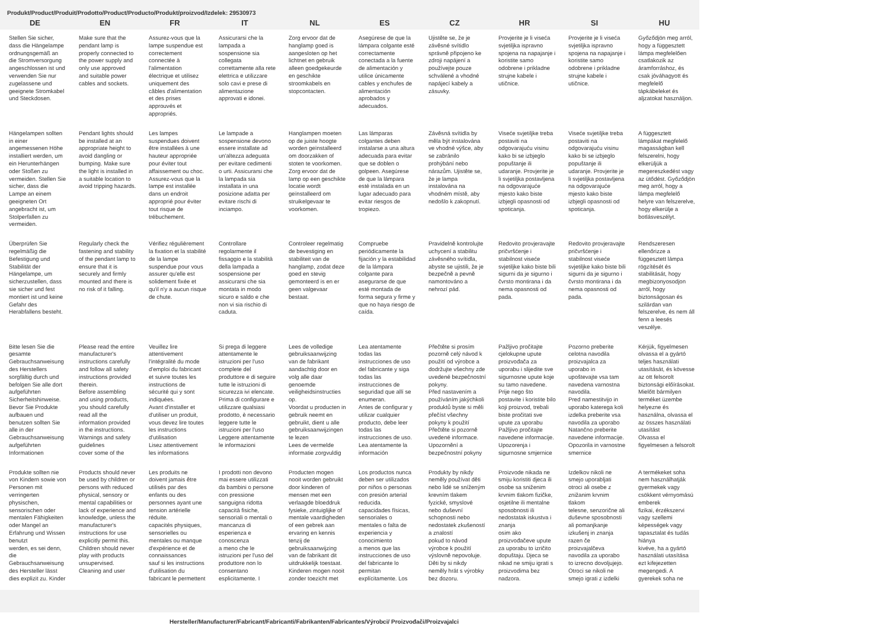Produkt/Product/Produit/Prodotto/Product/Producto/Produkt/proizvod/Izdelek: 29530973
| DE | EN | FR | IT | NL | ES | CZ | HR | SI | HU |
| --- | --- | --- | --- | --- | --- | --- | --- | --- | --- |
| Stellen Sie sicher, dass die Hängelampe ordnungsgemäß an die Stromversorgung angeschlossen ist und verwenden Sie nur zugelassene und geeignete Stromkabel und Steckdosen. | Make sure that the pendant lamp is properly connected to the power supply and only use approved and suitable power cables and sockets. | Assurez-vous que la lampe suspendue est correctement connectée à l'alimentation électrique et utilisez uniquement des câbles d'alimentation et des prises approuvés et appropriés. | Assicurarsi che la lampada a sospensione sia collegata correttamente alla rete elettrica e utilizzare solo cavi e prese di alimentazione approvati e idonei. | Zorg ervoor dat de hanglamp goed is aangesloten op het lichtnet en gebruik alleen goedgekeurde en geschikte stroomkabels en stopcontacten. | Asegúrese de que la lámpara colgante esté correctamente conectada a la fuente de alimentación y utilice únicamente cables y enchufes de alimentación aprobados y adecuados. | Ujistěte se, že je závěsné svítidlo správně připojeno ke zdroji napájení a používejte pouze schválené a vhodné napájecí kabely a zásuvky. | Provjerite je li viseća svjetiljka ispravno spojena na napajanje i koristite samo odobrene i prikladne strujne kabele i utičnice. | Provjerite je li viseća svjetiljka ispravno spojena na napajanje i koristite samo odobrene i prikladne strujne kabele i utičnice. | Győződjön meg arról, hogy a függesztett lámpa megfelelően csatlakozik az áramforráshoz, és csak jóváhagyott és megfelelő tápkábeleket és aljzatokat használjon. |
| Hängelampen sollten in einer angemessenen Höhe installiert werden, um ein Herunterhängen oder Stoßen zu vermeiden. Stellen Sie sicher, dass die Lampe an einem geeigneten Ort angebracht ist, um Stolperfallen zu vermeiden. | Pendant lights should be installed at an appropriate height to avoid dangling or bumping. Make sure the light is installed in a suitable location to avoid tripping hazards. | Les lampes suspendues doivent être installées à une hauteur appropriée pour éviter tout affaissement ou choc. Assurez-vous que la lampe est installée dans un endroit approprié pour éviter tout risque de trébuchement. | Le lampade a sospensione devono essere installate ad un'altezza adeguata per evitare cedimenti o urti. Assicurarsi che la lampada sia installata in una posizione adatta per evitare rischi di inciampo. | Hanglampen moeten op de juiste hoogte worden geïnstalleerd om doorzakken of stoten te voorkomen. Zorg ervoor dat de lamp op een geschikte locatie wordt geïnstalleerd om struikelgevaar te voorkomen. | Las lámparas colgantes deben instalarse a una altura adecuada para evitar que se doblen o golpeen. Asegúrese de que la lámpara esté instalada en un lugar adecuado para evitar riesgos de tropiezo. | Závěsná svítidla by měla být instalována ve vhodné výšce, aby se zabránilo prohýbání nebo nárazům. Ujistěte se, že je lampa instalována na vhodném místě, aby nedošlo k zakopnutí. | Viseće svjetiljke treba postaviti na odgovarajuću visinu kako bi se izbjeglo popuštanje ili udaranje. Provjerite je li svjetiljka postavljena na odgovarajuće mjesto kako biste izbjegli opasnosti od spoticanja. | Viseće svjetiljke treba postaviti na odgovarajuću visinu kako bi se izbjeglo popuštanje ili udaranje. Provjerite je li svjetiljka postavljena na odgovarajuće mjesto kako biste izbjegli opasnosti od spoticanja. | A függesztett lámpákat megfelelő magasságban kell felszerelni, hogy elkerüljük a megereszkedést vagy az ütődést. Győződjön meg arról, hogy a lámpa megfelelő helyre van felszerelve, hogy elkerülje a botlásveszélyt. |
| Überprüfen Sie regelmäßig die Befestigung und Stabilität der Hängelampe, um sicherzustellen, dass sie sicher und fest montiert ist und keine Gefahr des Herabfallens besteht. | Regularly check the fastening and stability of the pendant lamp to ensure that it is securely and firmly mounted and there is no risk of it falling. | Vérifiez régulièrement la fixation et la stabilité de la lampe suspendue pour vous assurer qu'elle est solidement fixée et qu'il n'y a aucun risque de chute. | Controllare regolarmente il fissaggio e la stabilità della lampada a sospensione per assicurarsi che sia montata in modo sicuro e saldo e che non vi sia rischio di caduta. | Controleer regelmatig de bevestiging en stabiliteit van de hanglamp, zodat deze goed en stevig gemonteerd is en er geen valgevaar bestaat. | Compruebe periódicamente la fijación y la estabilidad de la lámpara colgante para asegurarse de que esté montada de forma segura y firme y que no haya riesgo de caída. | Pravidelně kontrolujte uchycení a stabilitu závěsného svítidla, abyste se ujistili, že je bezpečně a pevně namontováno a nehrozí pád. | Redovito provjeravajte pričvršćenje i stabilnost viseće svjetiljke kako biste bili sigurni da je sigurno i čvrsto montirana i da nema opasnosti od pada. | Redovito provjeravajte pričvršćenje i stabilnost viseće svjetiljke kako biste bili sigurni da je sigurno i čvrsto montirana i da nema opasnosti od pada. | Rendszeresen ellenőrizze a függesztett lámpa rögzítését és stabilitását, hogy megbizonyosodjon arról, hogy biztonságosan és szilárdan van felszerelve, és nem áll fenn a leesés veszélye. |
| Bitte lesen Sie die gesamte Gebrauchsanweisung des Herstellers sorgfältig durch und befolgen Sie alle dort aufgeführten Sicherheitshinweise. Bevor Sie Produkte aufbauen und benutzen sollten Sie alle in der Gebrauchsanweisung aufgeführten Informationen | Please read the entire manufacturer's instructions carefully and follow all safety instructions provided therein. Before assembling and using products, you should carefully read all the information provided in the instructions. Warnings and safety guidelines cover some of the | Veuillez lire attentivement l'intégralité du mode d'emploi du fabricant et suivre toutes les instructions de sécurité qui y sont indiquées. Avant d'installer et d'utiliser un produit, vous devez lire toutes les instructions d'utilisation Lisez attentivement les informations | Si prega di leggere attentamente le istruzioni per l'uso complete del produttore e di seguire tutte le istruzioni di sicurezza ivi elencate. Prima di configurare e utilizzare qualsiasi prodotto, è necessario leggere tutte le istruzioni per l'uso Leggere attentamente le informazioni | Lees de volledige gebruiksaanwijzing van de fabrikant aandachtig door en volg alle daar genoemde veiligheidsinstructies op. Voordat u producten in gebruik neemt en gebruikt, dient u alle gebruiksaanwijzingen te lezen Lees de vermelde informatie zorgvuldig | Lea atentamente todas las instrucciones de uso del fabricante y siga todas las instrucciones de seguridad que allí se enumeran. Antes de configurar y utilizar cualquier producto, debe leer todas las instrucciones de uso. Lea atentamente la información | Přečtěte si prosím pozorně celý návod k použití od výrobce a dodržujte všechny zde uvedené bezpečnostní pokyny. Před nastavením a používáním jakýchkoli produktů byste si měli přečíst všechny pokyny k použití Přečtěte si pozorně uvedené informace. Upozornění a bezpečnostní pokyny | Pažljivo pročitajte cjelokupne upute proizvođača za uporabu i slijedite sve sigurnosne upute koje su tamo navedene. Prije nego što postavite i koristite bilo koji proizvod, trebali biste pročitati sve upute za uporabu Pažljivo pročitajte navedene informacije. Upozorenja i sigurnosne smjernice | Pozorno preberite celotna navodila proizvajalca za uporabo in upoštevajte vsa tam navedena varnostna navodila. Pred namestitvijo in uporabo katerega koli izdelka preberite vsa navodila za uporabo Natančno preberite navedene informacije. Opozorila in varnostne smernice | Kérjük, figyelmesen olvassa el a gyártó teljes használati utasítását, és kövesse az ott felsorolt biztonsági előírásokat. Mielőtt bármilyen terméket üzembe helyezne és használna, olvassa el az összes használati utasítást Olvassa el figyelmesen a felsorolt |
| Produkte sollten nie von Kindern sowie von Personen mit verringerten physischen, sensorischen oder mentalen Fähigkeiten oder Mangel an Erfahrung und Wissen benutzt werden, es sei denn, die Gebrauchsanweisung des Hersteller lässt dies explizit zu. Kinder | Products should never be used by children or persons with reduced physical, sensory or mental capabilities or lack of experience and knowledge, unless the manufacturer's instructions for use explicitly permit this. Children should never play with products unsupervised. Cleaning and user | Les produits ne doivent jamais être utilisés par des enfants ou des personnes ayant une tension artérielle réduite. capacités physiques, sensorielles ou mentales ou manque d'expérience et de connaissances sauf si les instructions d'utilisation du fabricant le permettent | I prodotti non devono mai essere utilizzati da bambini o persone con pressione sanguigna ridotta capacità fisiche, sensoriali o mentali o mancanza di esperienza e conoscenza a meno che le istruzioni per l'uso del produttore non lo consentano esplicitamente. I | Producten mogen nooit worden gebruikt door kinderen of mensen met een verlaagde bloeddruk fysieke, zintuiglijke of mentale vaardigheden of een gebrek aan ervaring en kennis tenzij de gebruiksaanwijzing van de fabrikant dit uitdrukkelijk toestaat. Kinderen mogen nooit zonder toezicht met | Los productos nunca deben ser utilizados por niños o personas con presión arterial reducida. capacidades físicas, sensoriales o mentales o falta de experiencia y conocimiento a menos que las instrucciones de uso del fabricante lo permitan explícitamente. Los | Produkty by nikdy neměly používat děti nebo lidé se sníženým krevním tlakem fyzické, smyslové nebo duševní schopnosti nebo nedostatek zkušeností a znalostí pokud to návod výrobce k použití výslovně nepovoluje. Děti by si nikdy neměly hrát s výrobky bez dozoru. | Proizvode nikada ne smiju koristiti djeca ili osobe sa sniženim krvnim tlakom fizičke, osjetilne ili mentalne sposobnosti ili nedostatak iskustva i znanja osim ako proizvođačeve upute za uporabu to izričito dopuštaju. Djeca se nikad ne smiju igrati s proizvodima bez nadzora. | Izdelkov nikoli ne smejo uporabljati otroci ali osebe z znižanim krvnim tlakom telesne, senzorične ali duševne sposobnosti ali pomanjkanje izkušenj in znanja razen če proizvajalčeva navodila za uporabo to izrecno dovoljujejo. Otroci se nikoli ne smejo igrati z izdelki | A termékeket soha nem használhatják gyermekek vagy csökkent vérnyomású emberek fizikai, érzékszervi vagy szellemi képességek vagy tapasztalat és tudás hiánya kivéve, ha a gyártó használati utasítása ezt kifejezetten megengedi. A gyerekek soha ne |
Hersteller/Manufacturer/Fabricant/Fabricanti/Fabrikanten/Fabricantes/Výrobci/ Proizvođači/Proizvajalci